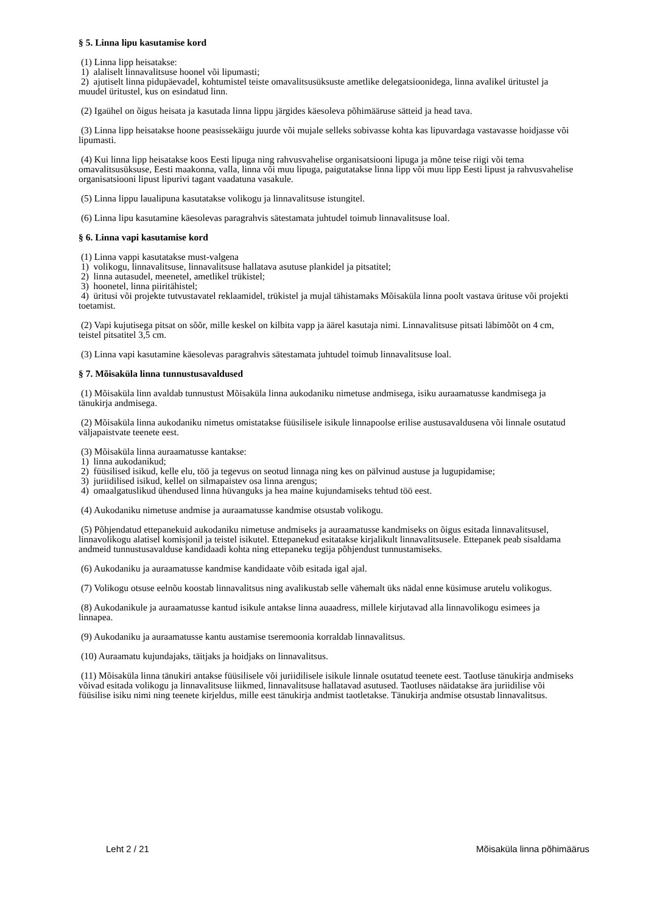§ 5. Linna lipu kasutamise kord
(1) Linna lipp heisatakse:
1) alaliselt linnavalitsuse hoonel või lipumasti;
2) ajutiselt linna pidupäevadel, kohtumistel teiste omavalitsusüksuste ametlike delegatsioonidega, linna avalikel üritustel ja muudel üritustel, kus on esindatud linn.
(2) Igaühel on õigus heisata ja kasutada linna lippu järgides käesoleva põhimääruse sätteid ja head tava.
(3) Linna lipp heisatakse hoone peasissekäigu juurde või mujale selleks sobivasse kohta kas lipuvardaga vastavasse hoidjasse või lipumasti.
(4) Kui linna lipp heisatakse koos Eesti lipuga ning rahvusvahelise organisatsiooni lipuga ja mõne teise riigi või tema omavalitsusüksuse, Eesti maakonna, valla, linna või muu lipuga, paigutatakse linna lipp või muu lipp Eesti lipust ja rahvusvahelise organisatsiooni lipust lipurivi tagant vaadatuna vasakule.
(5) Linna lippu laualipuna kasutatakse volikogu ja linnavalitsuse istungitel.
(6) Linna lipu kasutamine käesolevas paragrahvis sätestamata juhtudel toimub linnavalitsuse loal.
§ 6. Linna vapi kasutamise kord
(1) Linna vappi kasutatakse must-valgena
1) volikogu, linnavalitsuse, linnavalitsuse hallatava asutuse plankidel ja pitsatitel;
2) linna autasudel, meenetel, ametlikel trükistel;
3) hoonetel, linna piiritähistel;
4) üritusi või projekte tutvustavatel reklaamidel, trükistel ja mujal tähistamaks Mõisaküla linna poolt vastava ürituse või projekti toetamist.
(2) Vapi kujutisega pitsat on sõõr, mille keskel on kilbita vapp ja äärel kasutaja nimi. Linnavalitsuse pitsati läbimõõt on 4 cm, teistel pitsatitel 3,5 cm.
(3) Linna vapi kasutamine käesolevas paragrahvis sätestamata juhtudel toimub linnavalitsuse loal.
§ 7. Mõisaküla linna tunnustusavaldused
(1) Mõisaküla linn avaldab tunnustust Mõisaküla linna aukodaniku nimetuse andmisega, isiku auraamatusse kandmisega ja tänukirja andmisega.
(2) Mõisaküla linna aukodaniku nimetus omistatakse füüsilisele isikule linnapoolse erilise austusavaldusena või linnale osutatud väljapaistvate teenete eest.
(3) Mõisaküla linna auraamatusse kantakse:
1) linna aukodanikud;
2) füüsilised isikud, kelle elu, töö ja tegevus on seotud linnaga ning kes on pälvinud austuse ja lugupidamise;
3) juriidilised isikud, kellel on silmapaistev osa linna arengus;
4) omaalgatuslikud ühendused linna hüvanguks ja hea maine kujundamiseks tehtud töö eest.
(4) Aukodaniku nimetuse andmise ja auraamatusse kandmise otsustab volikogu.
(5) Põhjendatud ettepanekuid aukodaniku nimetuse andmiseks ja auraamatusse kandmiseks on õigus esitada linnavalitsusel, linnavolikogu alatisel komisjonil ja teistel isikutel. Ettepanekud esitatakse kirjalikult linnavalitsusele. Ettepanek peab sisaldama andmeid tunnustusavalduse kandidaadi kohta ning ettepaneku tegija põhjendust tunnustamiseks.
(6) Aukodaniku ja auraamatusse kandmise kandidaate võib esitada igal ajal.
(7) Volikogu otsuse eelnõu koostab linnavalitsus ning avalikustab selle vähemalt üks nädal enne küsimuse arutelu volikogus.
(8) Aukodanikule ja auraamatusse kantud isikule antakse linna auaadress, millele kirjutavad alla linnavolikogu esimees ja linnapea.
(9) Aukodaniku ja auraamatusse kantu austamise tseremoonia korraldab linnavalitsus.
(10) Auraamatu kujundajaks, täitjaks ja hoidjaks on linnavalitsus.
(11) Mõisaküla linna tänukiri antakse füüsilisele või juriidilisele isikule linnale osutatud teenete eest. Taotluse tänukirja andmiseks võivad esitada volikogu ja linnavalitsuse liikmed, linnavalitsuse hallatavad asutused. Taotluses näidatakse ära juriidilise või füüsilise isiku nimi ning teenete kirjeldus, mille eest tänukirja andmist taotletakse. Tänukirja andmise otsustab linnavalitsus.
Leht 2 / 21 Mõisaküla linna põhimäärus